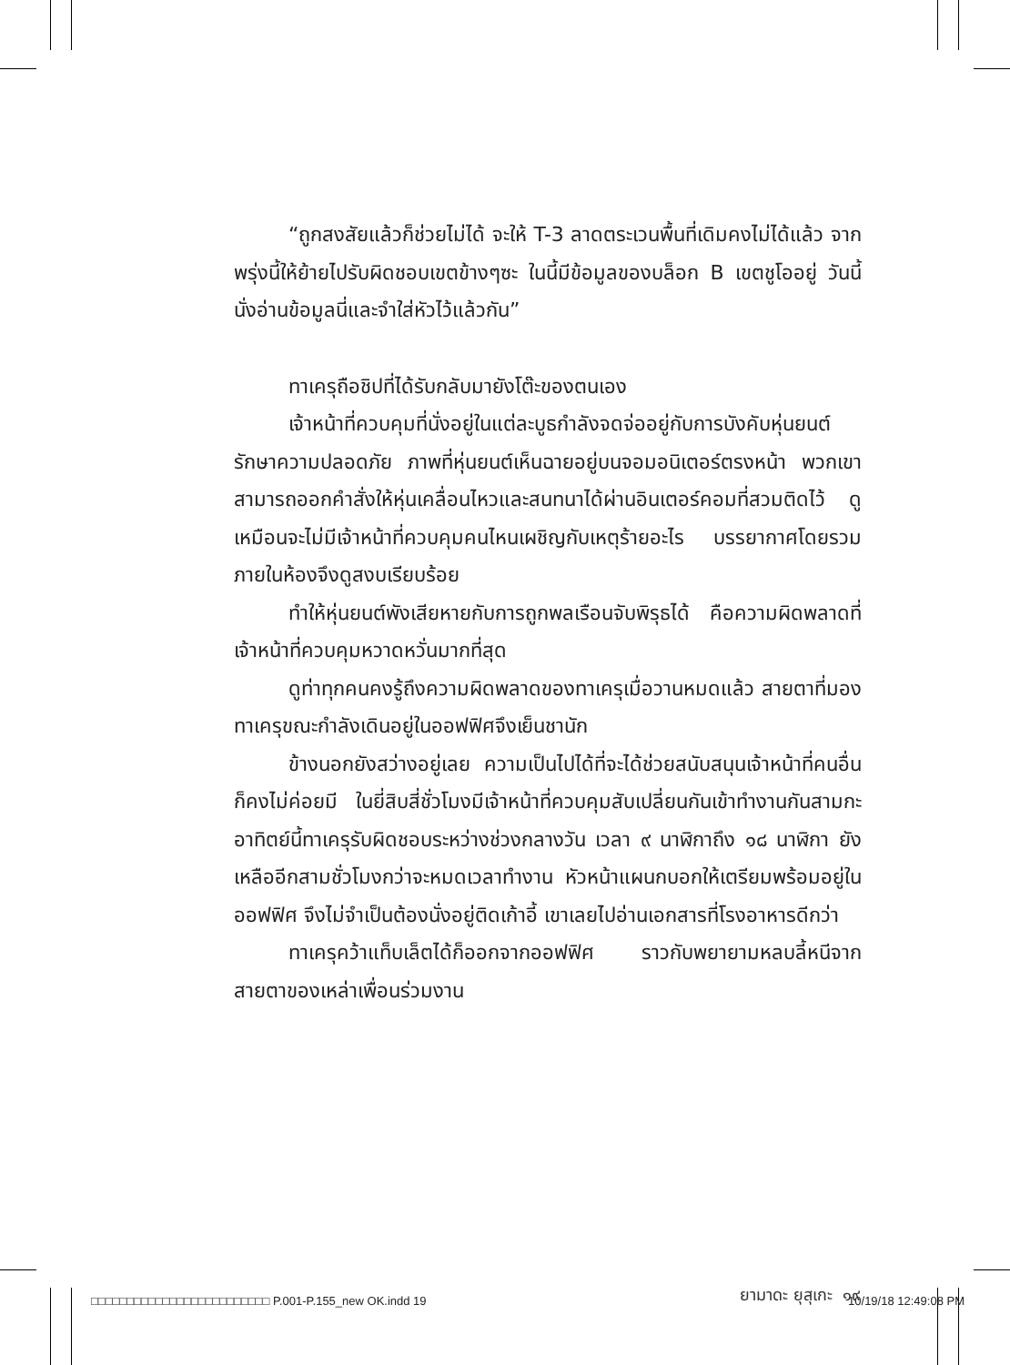“ถูกสงสัยแล้วก็ช่วยไม่ได้ จะให้ T-3 ลาดตระเวนพื้นที่เดิมคงไม่ได้แล้ว จากพรุ่งนี้ให้ย้ายไปรับผิดชอบเขตข้างๆซะ ในนี้มีข้อมูลของบล็อก B เขตชูโออยู่ วันนี้นั่งอ่านข้อมูลนี่และจำใส่หัวไว้แล้วกัน”
ทาเครุถือชิปที่ได้รับกลับมายังโต๊ะของตนเอง
เจ้าหน้าที่ควบคุมที่นั่งอยู่ในแต่ละบูธกำลังจดจ่ออยู่กับการบังคับหุ่นยนต์รักษาความปลอดภัย ภาพที่หุ่นยนต์เห็นฉายอยู่บนจอมอนิเตอร์ตรงหน้า พวกเขาสามารถออกคำสั่งให้หุ่นเคลื่อนไหวและสนทนาได้ผ่านอินเตอร์คอมที่สวมติดไว้ ดูเหมือนจะไม่มีเจ้าหน้าที่ควบคุมคนไหนเผชิญกับเหตุร้ายอะไร บรรยากาศโดยรวมภายในห้องจึงดูสงบเรียบร้อย
ทำให้หุ่นยนต์พังเสียหายกับการถูกพลเรือนจับพิรุธได้ คือความผิดพลาดที่เจ้าหน้าที่ควบคุมหวาดหวั่นมากที่สุด
ดูท่าทุกคนคงรู้ถึงความผิดพลาดของทาเครุเมื่อวานหมดแล้ว สายตาที่มองทาเครุขณะกำลังเดินอยู่ในออฟฟิศจึงเย็นชานัก
ข้างนอกยังสว่างอยู่เลย ความเป็นไปได้ที่จะได้ช่วยสนับสนุนเจ้าหน้าที่คนอื่นก็คงไม่ค่อยมี ในยี่สิบสี่ชั่วโมงมีเจ้าหน้าที่ควบคุมสับเปลี่ยนกันเข้าทำงานกันสามกะ อาทิตย์นี้ทาเครุรับผิดชอบระหว่างช่วงกลางวัน เวลา ๙ นาฬิกาถึง ๑๘ นาฬิกา ยังเหลืออีกสามชั่วโมงกว่าจะหมดเวลาทำงาน หัวหน้าแผนกบอกให้เตรียมพร้อมอยู่ในออฟฟิศ จึงไม่จำเป็นต้องนั่งอยู่ติดเก้าอี้ เขาเลยไปอ่านเอกสารที่โรงอาหารดีกว่า
ทาเครุคว้าแท็บเล็ตได้ก็ออกจากออฟฟิศ ราวกับพยายามหลบลี้หนีจากสายตาของเหล่าเพื่อนร่วมงาน
ยามาดะ ยุสุเกะ ๑๙
□□□□□□□□□□□□□□□□□□□□□□□□□ P.001-P.155_new OK.indd 19 10/19/18 12:49:08 PM